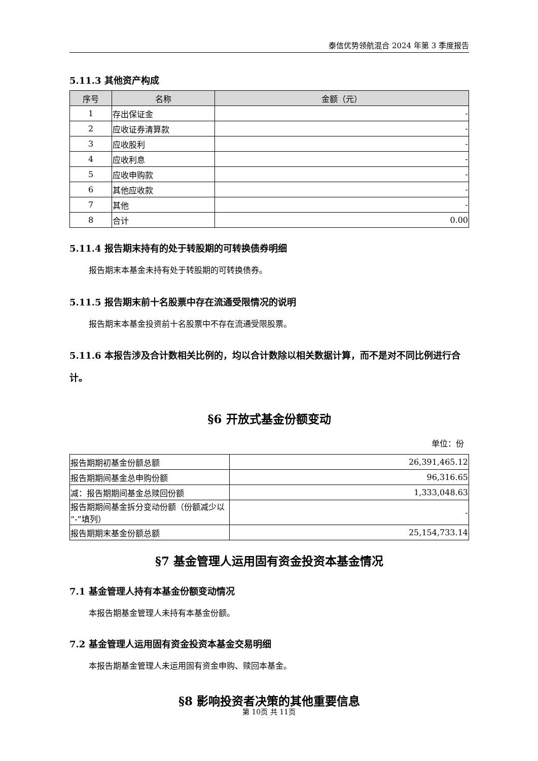泰信优势领航混合 2024 年第 3 季度报告
5.11.3 其他资产构成
| 序号 | 名称 | 金额（元） |
| --- | --- | --- |
| 1 | 存出保证金 | - |
| 2 | 应收证券清算款 | - |
| 3 | 应收股利 | - |
| 4 | 应收利息 | - |
| 5 | 应收申购款 | - |
| 6 | 其他应收款 | - |
| 7 | 其他 | - |
| 8 | 合计 | 0.00 |
5.11.4 报告期末持有的处于转股期的可转换债券明细
报告期末本基金未持有处于转股期的可转换债券。
5.11.5 报告期末前十名股票中存在流通受限情况的说明
报告期末本基金投资前十名股票中不存在流通受限股票。
5.11.6 本报告涉及合计数相关比例的，均以合计数除以相关数据计算，而不是对不同比例进行合计。
§6 开放式基金份额变动
单位：份
| 报告期期初基金份额总额 | 26,391,465.12 |
| 报告期期间基金总申购份额 | 96,316.65 |
| 减：报告期期间基金总赎回份额 | 1,333,048.63 |
| 报告期期间基金拆分变动份额（份额减少以“-”填列） | - |
| 报告期期末基金份额总额 | 25,154,733.14 |
§7 基金管理人运用固有资金投资本基金情况
7.1 基金管理人持有本基金份额变动情况
本报告期基金管理人未持有本基金份额。
7.2 基金管理人运用固有资金投资本基金交易明细
本报告期基金管理人未运用固有资金申购、赎回本基金。
§8 影响投资者决策的其他重要信息
第 10页 共 11页